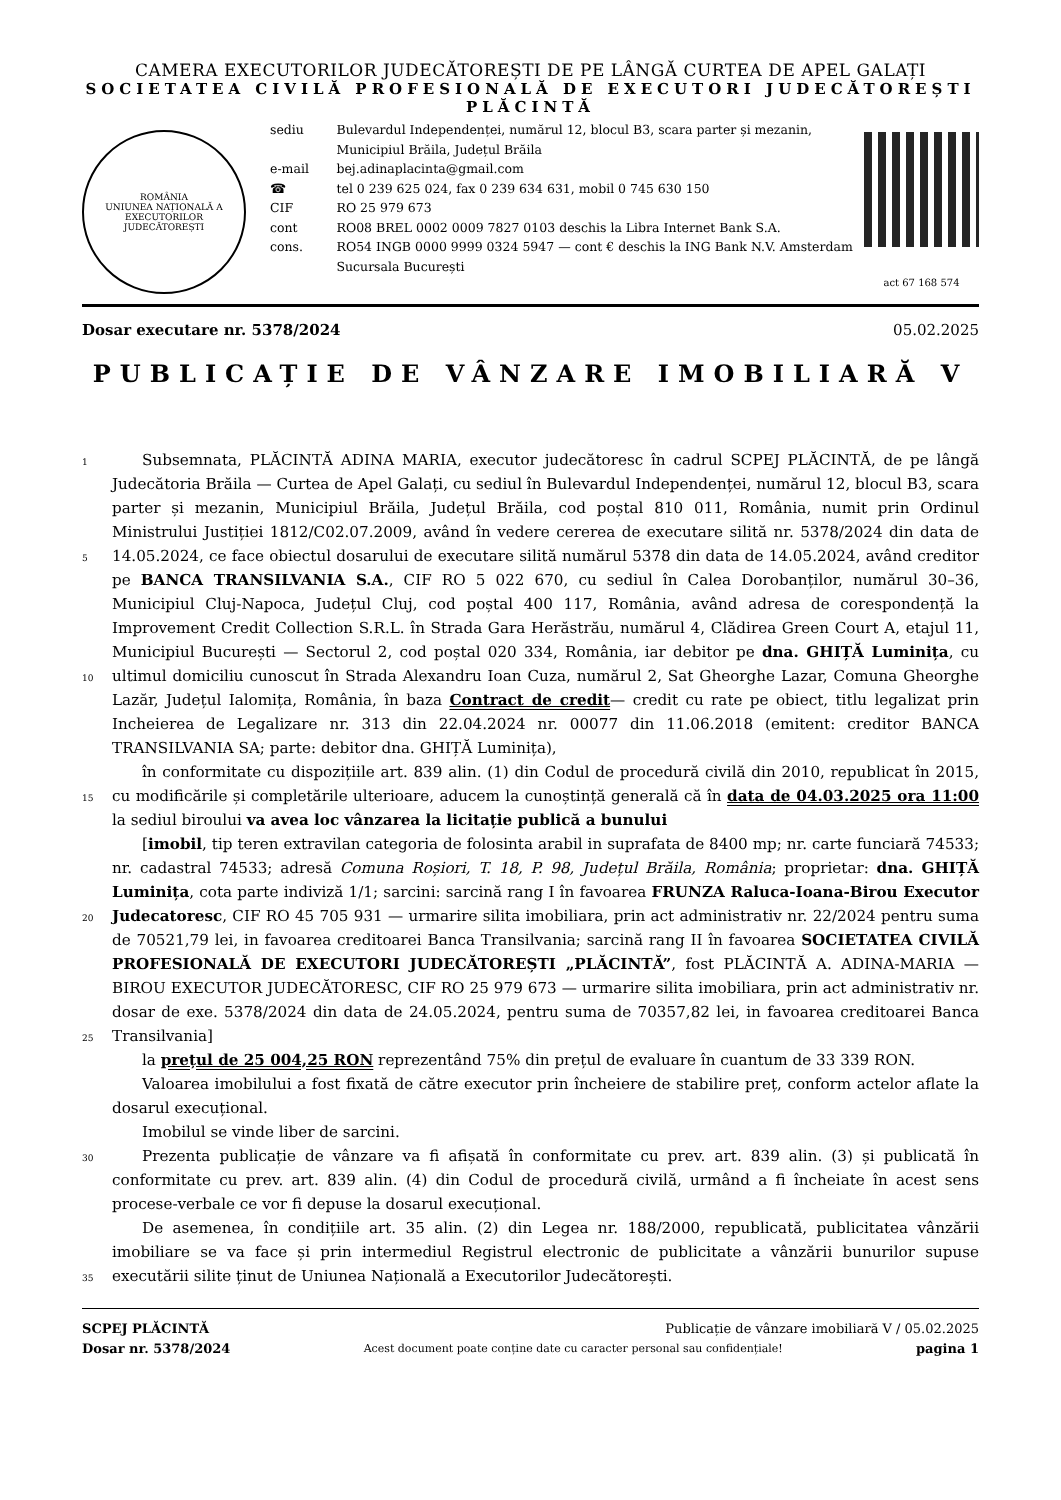CAMERA EXECUTORILOR JUDECĂTOREȘTI DE PE LÂNGĂ CURTEA DE APEL GALAȚI
SOCIETATEA CIVILĂ PROFESIONALĂ DE EXECUTORI JUDECĂTOREȘTI PLĂCINTĂ
ROMÂNIA
UNIUNEA NAȚIONALĂ A EXECUTORILOR JUDECĂTOREȘTI
| sediu | Bulevardul Independenței, numărul 12, blocul B3, scara parter și mezanin, Municipiul Brăila, Județul Brăila |
| e-mail | bej.adinaplacinta@gmail.com |
| ☎ | tel 0 239 625 024, fax 0 239 634 631, mobil 0 745 630 150 |
| CIF | RO 25 979 673 |
| cont cons. | RO08 BREL 0002 0009 7827 0103 deschis la Libra Internet Bank S.A. RO54 INGB 0000 9999 0324 5947 — cont € deschis la ING Bank N.V. Amsterdam Sucursala București |
act 67 168 574
Dosar executare nr. 5378/2024 05.02.2025
PUBLICAȚIE DE VÂNZARE IMOBILIARĂ V
1
5
10
15
20
25
30
35
Subsemnata, PLĂCINTĂ ADINA MARIA, executor judecătoresc în cadrul SCPEJ PLĂCINTĂ, de pe lângă Judecătoria Brăila — Curtea de Apel Galați, cu sediul în Bulevardul Independenței, numărul 12, blocul B3, scara parter și mezanin, Municipiul Brăila, Județul Brăila, cod poștal 810 011, România, numit prin Ordinul Ministrului Justiției 1812/C02.07.2009, având în vedere cererea de executare silită nr. 5378/2024 din data de 14.05.2024, ce face obiectul dosarului de executare silită numărul 5378 din data de 14.05.2024, având creditor pe BANCA TRANSILVANIA S.A., CIF RO 5 022 670, cu sediul în Calea Dorobanților, numărul 30–36, Municipiul Cluj-Napoca, Județul Cluj, cod poștal 400 117, România, având adresa de corespondență la Improvement Credit Collection S.R.L. în Strada Gara Herăstrău, numărul 4, Clădirea Green Court A, etajul 11, Municipiul București — Sectorul 2, cod poștal 020 334, România, iar debitor pe dna. GHIȚĂ Luminița, cu ultimul domiciliu cunoscut în Strada Alexandru Ioan Cuza, numărul 2, Sat Gheorghe Lazar, Comuna Gheorghe Lazăr, Județul Ialomița, România, în baza Contract de credit— credit cu rate pe obiect, titlu legalizat prin Incheierea de Legalizare nr. 313 din 22.04.2024 nr. 00077 din 11.06.2018 (emitent: creditor BANCA TRANSILVANIA SA; parte: debitor dna. GHIȚĂ Luminița),
în conformitate cu dispozițiile art. 839 alin. (1) din Codul de procedură civilă din 2010, republicat în 2015, cu modificările și completările ulterioare, aducem la cunoștință generală că în data de 04.03.2025 ora 11:00 la sediul biroului va avea loc vânzarea la licitație publică a bunului
[imobil, tip teren extravilan categoria de folosinta arabil in suprafata de 8400 mp; nr. carte funciară 74533; nr. cadastral 74533; adresă Comuna Roșiori, T. 18, P. 98, Județul Brăila, România; proprietar: dna. GHIȚĂ Luminița, cota parte indiviză 1/1; sarcini: sarcină rang I în favoarea FRUNZA Raluca-Ioana-Birou Executor Judecatoresc, CIF RO 45 705 931 — urmarire silita imobiliara, prin act administrativ nr. 22/2024 pentru suma de 70521,79 lei, in favoarea creditoarei Banca Transilvania; sarcină rang II în favoarea SOCIETATEA CIVILĂ PROFESIONALĂ DE EXECUTORI JUDECĂTOREȘTI „PLĂCINTĂ”, fost PLĂCINTĂ A. ADINA-MARIA — BIROU EXECUTOR JUDECĂTORESC, CIF RO 25 979 673 — urmarire silita imobiliara, prin act administrativ nr. dosar de exe. 5378/2024 din data de 24.05.2024, pentru suma de 70357,82 lei, in favoarea creditoarei Banca Transilvania]
la prețul de 25 004,25 RON reprezentând 75% din prețul de evaluare în cuantum de 33 339 RON.
Valoarea imobilului a fost fixată de către executor prin încheiere de stabilire preț, conform actelor aflate la dosarul execuțional.
Imobilul se vinde liber de sarcini.
Prezenta publicație de vânzare va fi afișată în conformitate cu prev. art. 839 alin. (3) și publicată în conformitate cu prev. art. 839 alin. (4) din Codul de procedură civilă, urmând a fi încheiate în acest sens procese-verbale ce vor fi depuse la dosarul execuțional.
De asemenea, în condițiile art. 35 alin. (2) din Legea nr. 188/2000, republicată, publicitatea vânzării imobiliare se va face și prin intermediul Registrul electronic de publicitate a vânzării bunurilor supuse executării silite ținut de Uniunea Națională a Executorilor Judecătorești.
SCPEJ PLĂCINTĂ Publicație de vânzare imobiliară V / 05.02.2025
Dosar nr. 5378/2024 Acest document poate conține date cu caracter personal sau confidențiale! pagina 1